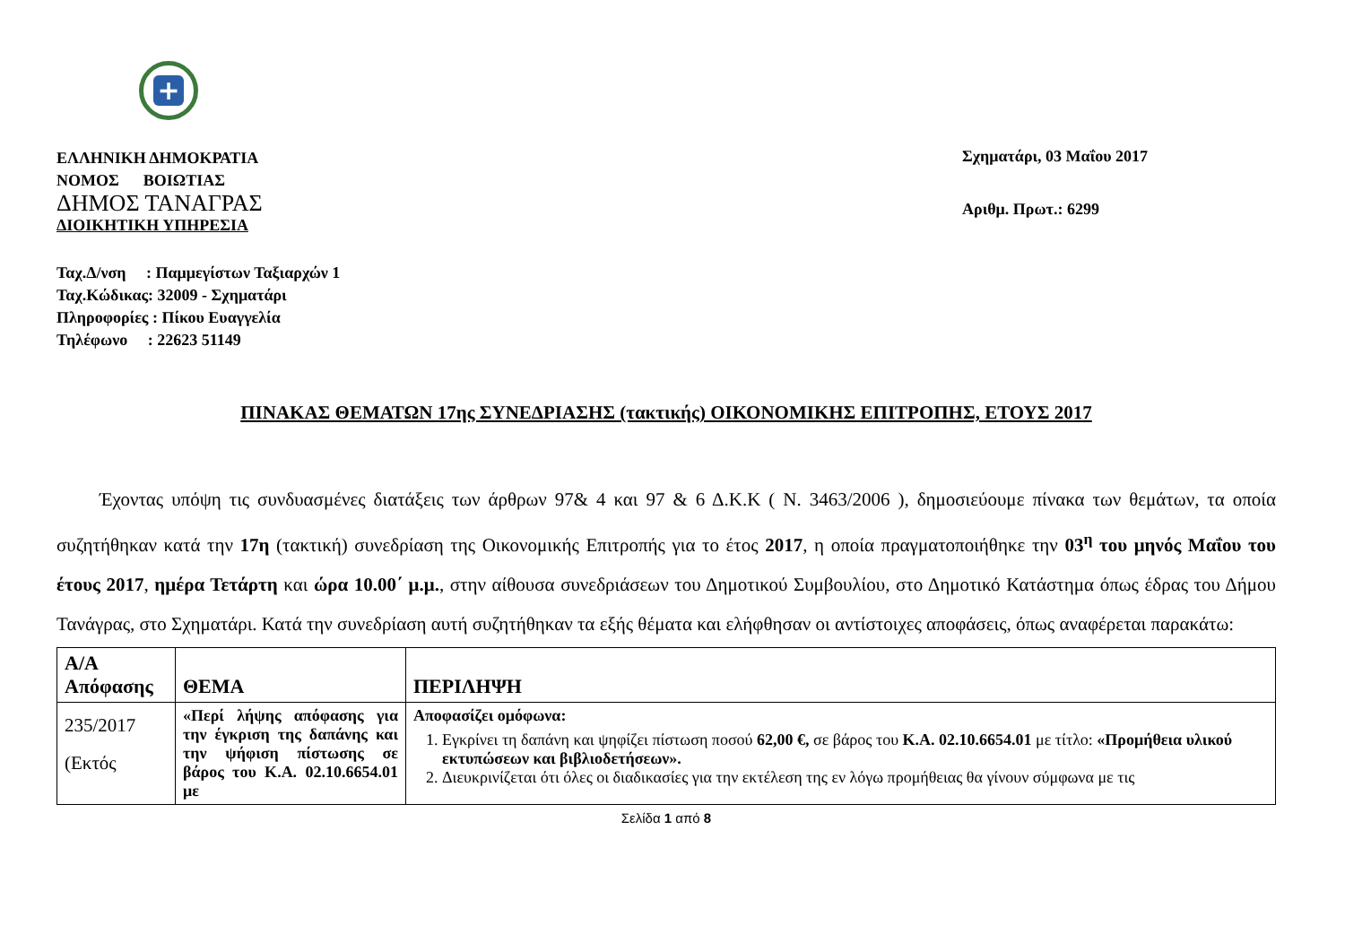+
ΕΛΛΗΝΙΚΗ ΔΗΜΟΚΡΑΤΙΑ
ΝΟΜΟΣ ΒΟΙΩΤΙΑΣ
ΔΗΜΟΣ ΤΑΝΑΓΡΑΣ
ΔΙΟΙΚΗΤΙΚΗ ΥΠΗΡΕΣΙΑ
Σχηματάρι, 03 Μαΐου 2017
Αριθμ. Πρωτ.: 6299
Ταχ.Δ/νση : Παμμεγίστων Ταξιαρχών 1
Ταχ.Κώδικας: 32009 - Σχηματάρι
Πληροφορίες : Πίκου Ευαγγελία
Τηλέφωνο : 22623 51149
ΠΙΝΑΚΑΣ ΘΕΜΑΤΩΝ 17ης ΣΥΝΕΔΡΙΑΣΗΣ (τακτικής) ΟΙΚΟΝΟΜΙΚΗΣ ΕΠΙΤΡΟΠΗΣ, ΕΤΟΥΣ 2017
Έχοντας υπόψη τις συνδυασμένες διατάξεις των άρθρων 97& 4 και 97 & 6 Δ.Κ.Κ ( Ν. 3463/2006 ), δημοσιεύουμε πίνακα των θεμάτων, τα οποία συζητήθηκαν κατά την 17η (τακτική) συνεδρίαση της Οικονομικής Επιτροπής για το έτος 2017, η οποία πραγματοποιήθηκε την 03<sup>η</sup> του μηνός Μαΐου του έτους 2017, ημέρα Τετάρτη και ώρα 10.00΄ μ.μ., στην αίθουσα συνεδριάσεων του Δημοτικού Συμβουλίου, στο Δημοτικό Κατάστημα όπως έδρας του Δήμου Τανάγρας, στο Σχηματάρι. Κατά την συνεδρίαση αυτή συζητήθηκαν τα εξής θέματα και ελήφθησαν οι αντίστοιχες αποφάσεις, όπως αναφέρεται παρακάτω:
| A/A Απόφασης | ΘΕΜΑ | ΠΕΡΙΛΗΨΗ |
| --- | --- | --- |
| 235/2017 (Εκτός | «Περί λήψης απόφασης για την έγκριση της δαπάνης και την ψήφιση πίστωσης σε βάρος του Κ.Α. 02.10.6654.01 με | Αποφασίζει ομόφωνα: 1. Εγκρίνει τη δαπάνη και ψηφίζει πίστωση ποσού 62,00 €, σε βάρος του Κ.Α. 02.10.6654.01 με τίτλο: «Προμήθεια υλικού εκτυπώσεων και βιβλιοδετήσεων». 2. Διευκρινίζεται ότι όλες οι διαδικασίες για την εκτέλεση της εν λόγω προμήθειας θα γίνουν σύμφωνα με τις |
Σελίδα 1 από 8